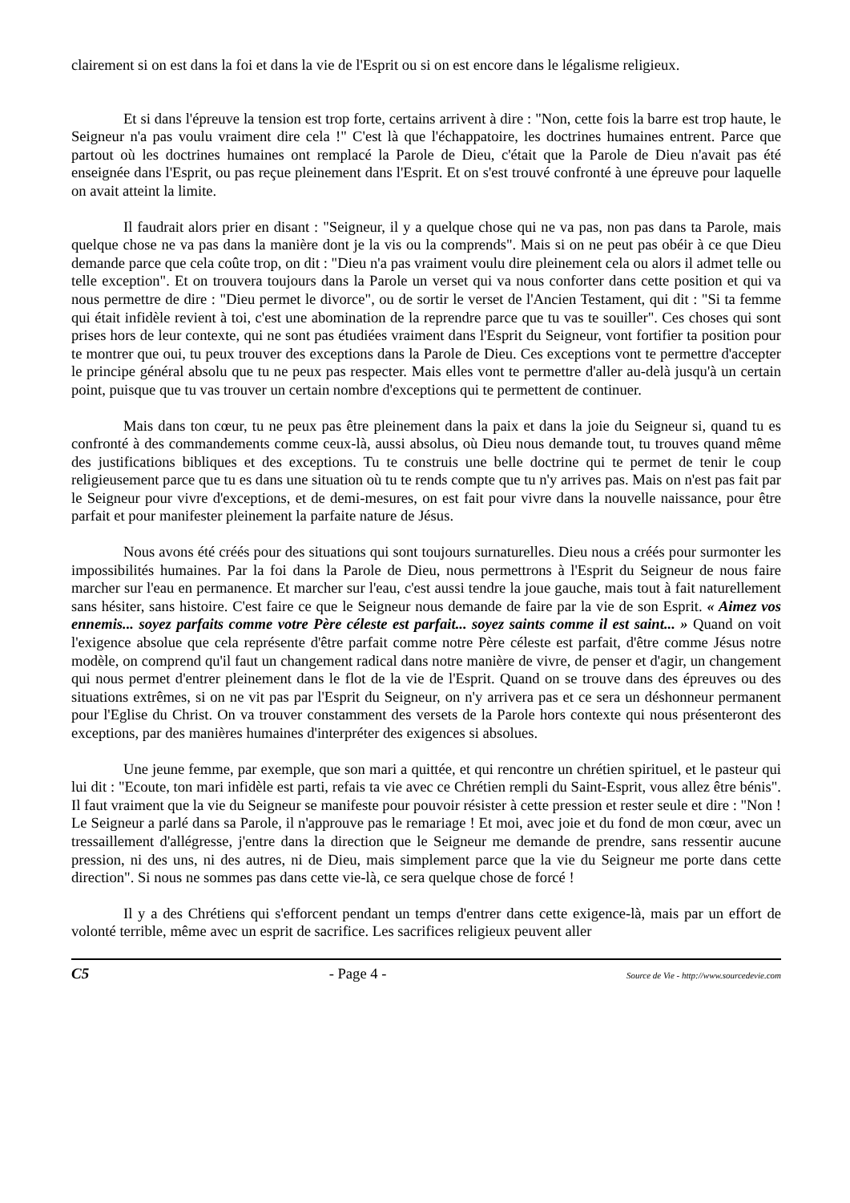clairement si on est dans la foi et dans la vie de l'Esprit ou si on est encore dans le légalisme religieux.
Et si dans l'épreuve la tension est trop forte, certains arrivent à dire : "Non, cette fois la barre est trop haute, le Seigneur n'a pas voulu vraiment dire cela !" C'est là que l'échappatoire, les doctrines humaines entrent. Parce que partout où les doctrines humaines ont remplacé la Parole de Dieu, c'était que la Parole de Dieu n'avait pas été enseignée dans l'Esprit, ou pas reçue pleinement dans l'Esprit. Et on s'est trouvé confronté à une épreuve pour laquelle on avait atteint la limite.
Il faudrait alors prier en disant : "Seigneur, il y a quelque chose qui ne va pas, non pas dans ta Parole, mais quelque chose ne va pas dans la manière dont je la vis ou la comprends". Mais si on ne peut pas obéir à ce que Dieu demande parce que cela coûte trop, on dit : "Dieu n'a pas vraiment voulu dire pleinement cela ou alors il admet telle ou telle exception". Et on trouvera toujours dans la Parole un verset qui va nous conforter dans cette position et qui va nous permettre de dire : "Dieu permet le divorce", ou de sortir le verset de l'Ancien Testament, qui dit : "Si ta femme qui était infidèle revient à toi, c'est une abomination de la reprendre parce que tu vas te souiller". Ces choses qui sont prises hors de leur contexte, qui ne sont pas étudiées vraiment dans l'Esprit du Seigneur, vont fortifier ta position pour te montrer que oui, tu peux trouver des exceptions dans la Parole de Dieu. Ces exceptions vont te permettre d'accepter le principe général absolu que tu ne peux pas respecter. Mais elles vont te permettre d'aller au-delà jusqu'à un certain point, puisque que tu vas trouver un certain nombre d'exceptions qui te permettent de continuer.
Mais dans ton cœur, tu ne peux pas être pleinement dans la paix et dans la joie du Seigneur si, quand tu es confronté à des commandements comme ceux-là, aussi absolus, où Dieu nous demande tout, tu trouves quand même des justifications bibliques et des exceptions. Tu te construis une belle doctrine qui te permet de tenir le coup religieusement parce que tu es dans une situation où tu te rends compte que tu n'y arrives pas. Mais on n'est pas fait par le Seigneur pour vivre d'exceptions, et de demi-mesures, on est fait pour vivre dans la nouvelle naissance, pour être parfait et pour manifester pleinement la parfaite nature de Jésus.
Nous avons été créés pour des situations qui sont toujours surnaturelles. Dieu nous a créés pour surmonter les impossibilités humaines. Par la foi dans la Parole de Dieu, nous permettrons à l'Esprit du Seigneur de nous faire marcher sur l'eau en permanence. Et marcher sur l'eau, c'est aussi tendre la joue gauche, mais tout à fait naturellement sans hésiter, sans histoire. C'est faire ce que le Seigneur nous demande de faire par la vie de son Esprit. « Aimez vos ennemis... soyez parfaits comme votre Père céleste est parfait... soyez saints comme il est saint... » Quand on voit l'exigence absolue que cela représente d'être parfait comme notre Père céleste est parfait, d'être comme Jésus notre modèle, on comprend qu'il faut un changement radical dans notre manière de vivre, de penser et d'agir, un changement qui nous permet d'entrer pleinement dans le flot de la vie de l'Esprit. Quand on se trouve dans des épreuves ou des situations extrêmes, si on ne vit pas par l'Esprit du Seigneur, on n'y arrivera pas et ce sera un déshonneur permanent pour l'Eglise du Christ. On va trouver constamment des versets de la Parole hors contexte qui nous présenteront des exceptions, par des manières humaines d'interpréter des exigences si absolues.
Une jeune femme, par exemple, que son mari a quittée, et qui rencontre un chrétien spirituel, et le pasteur qui lui dit : "Ecoute, ton mari infidèle est parti, refais ta vie avec ce Chrétien rempli du Saint-Esprit, vous allez être bénis". Il faut vraiment que la vie du Seigneur se manifeste pour pouvoir résister à cette pression et rester seule et dire : "Non ! Le Seigneur a parlé dans sa Parole, il n'approuve pas le remariage ! Et moi, avec joie et du fond de mon cœur, avec un tressaillement d'allégresse, j'entre dans la direction que le Seigneur me demande de prendre, sans ressentir aucune pression, ni des uns, ni des autres, ni de Dieu, mais simplement parce que la vie du Seigneur me porte dans cette direction". Si nous ne sommes pas dans cette vie-là, ce sera quelque chose de forcé !
Il y a des Chrétiens qui s'efforcent pendant un temps d'entrer dans cette exigence-là, mais par un effort de volonté terrible, même avec un esprit de sacrifice. Les sacrifices religieux peuvent aller
C5 - Page 4 - Source de Vie - http://www.sourcedevie.com